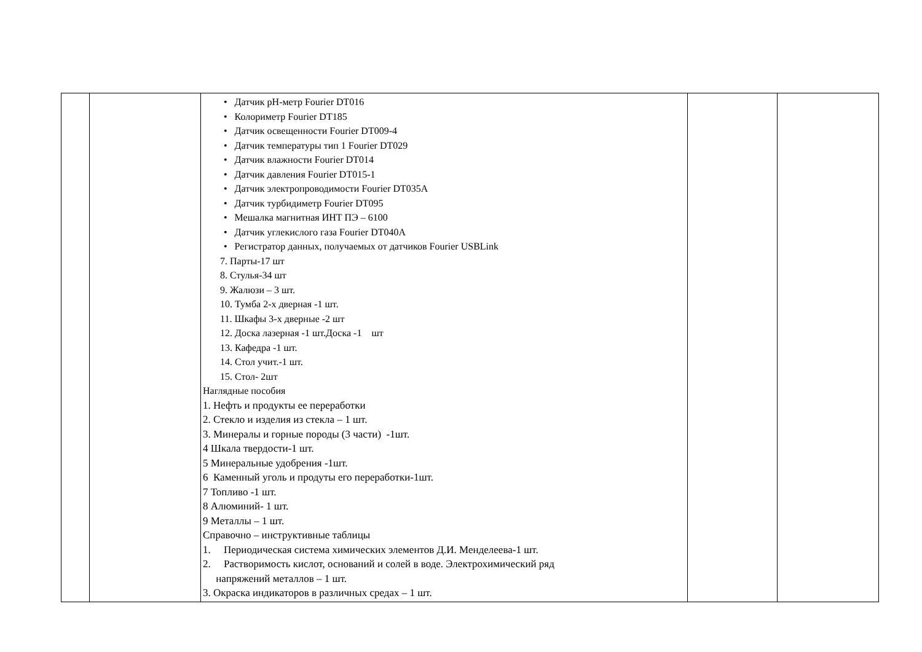| | | • Датчик pH-метр Fourier DT016 • Колориметр Fourier DT185 • Датчик освещенности Fourier DT009-4 • Датчик температуры тип 1 Fourier DT029 • Датчик влажности Fourier DT014 • Датчик давления Fourier DT015-1 • Датчик электропроводимости Fourier DT035A • Датчик турбидиметр Fourier DT095 • Мешалка магнитная ИНТ ПЭ – 6100 • Датчик углекислого газа Fourier DT040A • Регистратор данных, получаемых от датчиков Fourier USBLink 7. Парты-17 шт 8. Стулья-34 шт 9. Жалюзи – 3 шт. 10. Тумба 2-х дверная -1 шт. 11. Шкафы 3-х дверные -2 шт 12. Доска лазерная -1 шт.Доска -1 шт 13. Кафедра -1 шт. 14. Стол учит.-1 шт. 15. Стол- 2шт Наглядные пособия 1. Нефть и продукты ее переработки 2. Стекло и изделия из стекла – 1 шт. 3. Минералы и горные породы (3 части) -1шт. 4 Шкала твердости-1 шт. 5 Минеральные удобрения -1шт. 6 Каменный уголь и продуты его переработки-1шт. 7 Топливо -1 шт. 8 Алюминий- 1 шт. 9 Металлы – 1 шт. Справочно – инструктивные таблицы 1. Периодическая система химических элементов Д.И. Менделеева-1 шт. 2. Растворимость кислот, оснований и солей в воде. Электрохимический ряд напряжений металлов – 1 шт. 3. Окраска индикаторов в различных средах – 1 шт. | | |